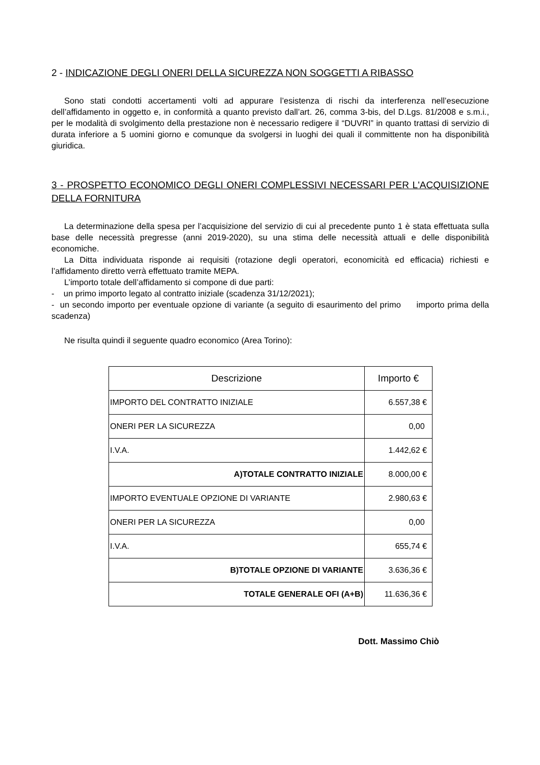2 - INDICAZIONE DEGLI ONERI DELLA SICUREZZA NON SOGGETTI A RIBASSO
Sono stati condotti accertamenti volti ad appurare l’esistenza di rischi da interferenza nell’esecuzione dell’affidamento in oggetto e, in conformità a quanto previsto dall’art. 26, comma 3-bis, del D.Lgs. 81/2008 e s.m.i., per le modalità di svolgimento della prestazione non è necessario redigere il “DUVRI” in quanto trattasi di servizio di durata inferiore a 5 uomini giorno e comunque da svolgersi in luoghi dei quali il committente non ha disponibilità giuridica.
3 - PROSPETTO ECONOMICO DEGLI ONERI COMPLESSIVI NECESSARI PER L'ACQUISIZIONE DELLA FORNITURA
La determinazione della spesa per l’acquisizione del servizio di cui al precedente punto 1 è stata effettuata sulla base delle necessità pregresse (anni 2019-2020), su una stima delle necessità attuali e delle disponibilità economiche.
La Ditta individuata risponde ai requisiti (rotazione degli operatori, economicità ed efficacia) richiesti e l’affidamento diretto verrà effettuato tramite MEPA.
L’importo totale dell’affidamento si compone di due parti:
- un primo importo legato al contratto iniziale (scadenza 31/12/2021);
- un secondo importo per eventuale opzione di variante (a seguito di esaurimento del primo importo prima della scadenza)
Ne risulta quindi il seguente quadro economico (Area Torino):
| Descrizione | Importo € |
| --- | --- |
| IMPORTO DEL CONTRATTO INIZIALE | 6.557,38 € |
| ONERI PER LA SICUREZZA | 0,00 |
| I.V.A. | 1.442,62 € |
| A)TOTALE CONTRATTO INIZIALE | 8.000,00 € |
| IMPORTO EVENTUALE OPZIONE DI VARIANTE | 2.980,63 € |
| ONERI PER LA SICUREZZA | 0,00 |
| I.V.A. | 655,74 € |
| B)TOTALE OPZIONE DI VARIANTE | 3.636,36 € |
| TOTALE GENERALE OFI (A+B) | 11.636,36 € |
Dott. Massimo Chiò